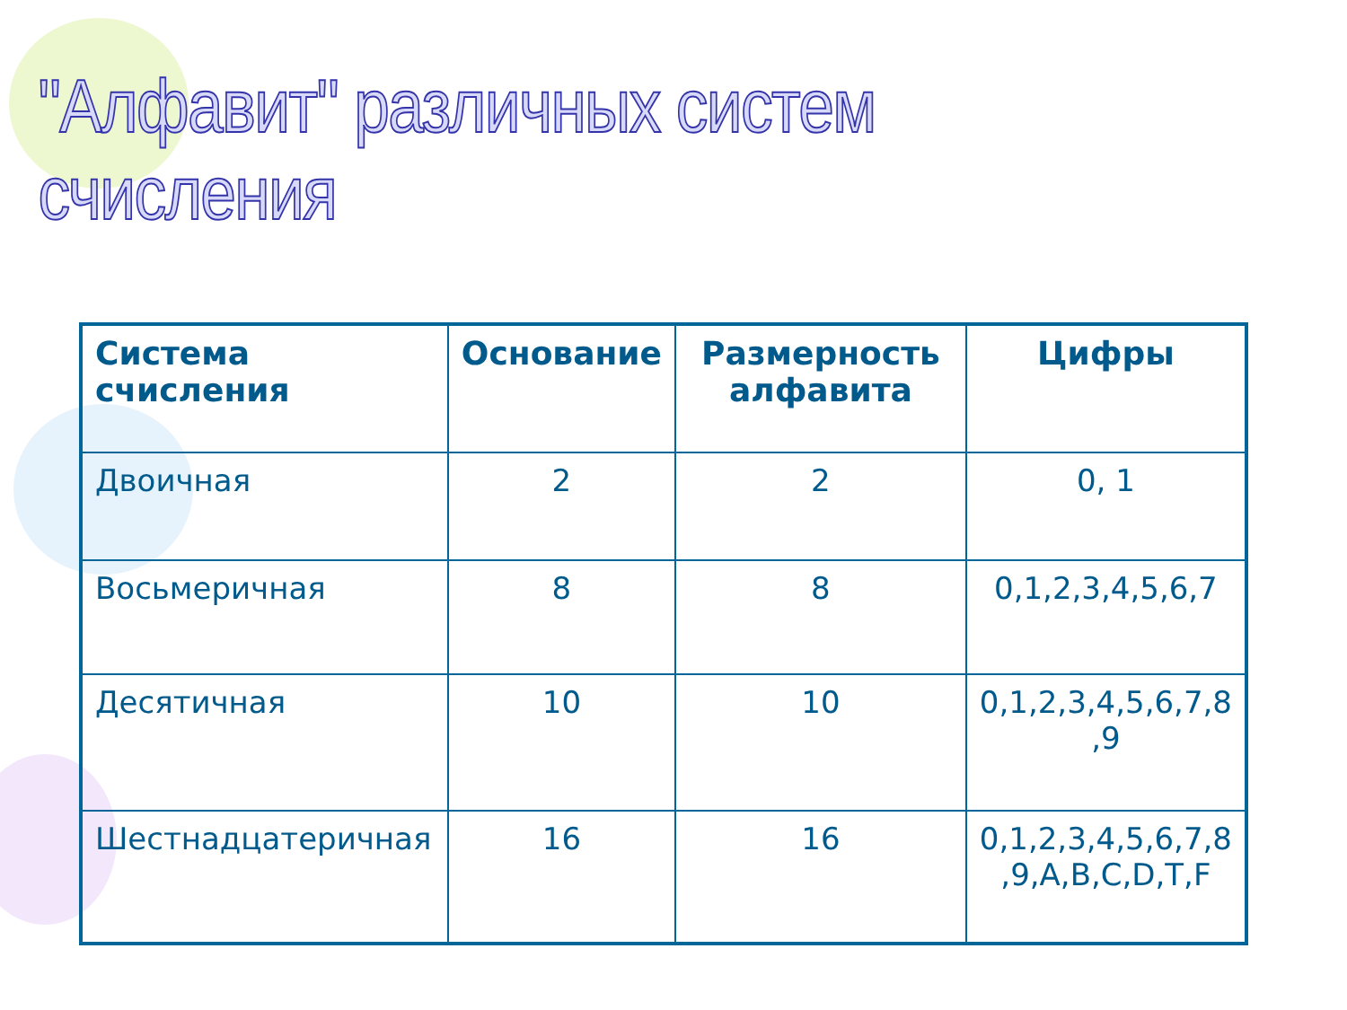"Алфавит" различных систем счисления
| Система счисления | Основание | Размерность алфавита | Цифры |
| --- | --- | --- | --- |
| Двоичная | 2 | 2 | 0, 1 |
| Восьмеричная | 8 | 8 | 0,1,2,3,4,5,6,7 |
| Десятичная | 10 | 10 | 0,1,2,3,4,5,6,7,8 ,9 |
| Шестнадцатеричная | 16 | 16 | 0,1,2,3,4,5,6,7,8 ,9,A,B,C,D,T,F |